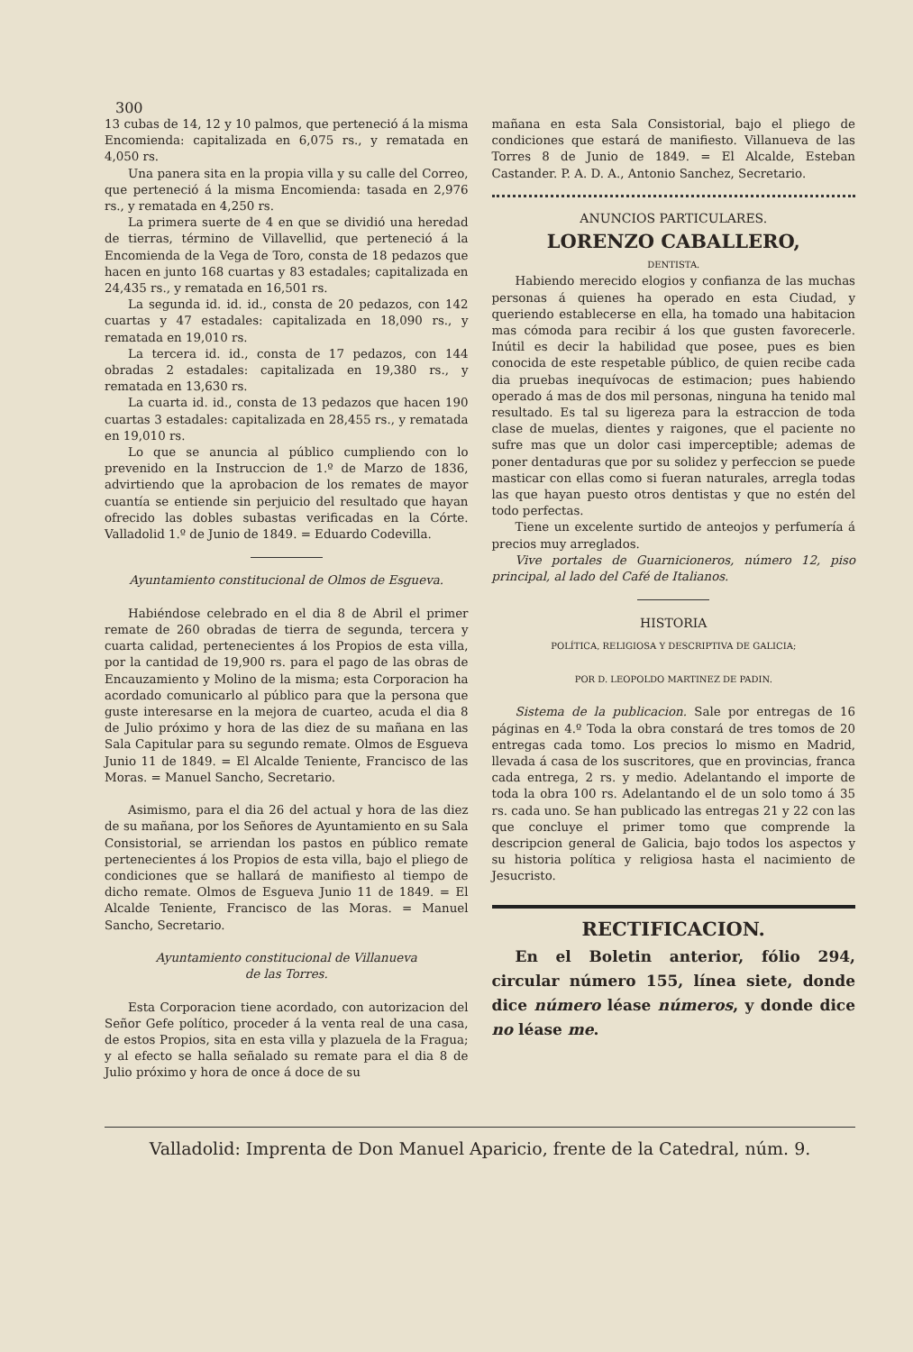300
13 cubas de 14, 12 y 10 palmos, que perteneció á la misma Encomienda: capitalizada en 6,075 rs., y rematada en 4,050 rs.
Una panera sita en la propia villa y su calle del Correo, que perteneció á la misma Encomienda: tasada en 2,976 rs., y rematada en 4,250 rs.
La primera suerte de 4 en que se dividió una heredad de tierras, término de Villavellid, que perteneció á la Encomienda de la Vega de Toro, consta de 18 pedazos que hacen en junto 168 cuartas y 83 estadales; capitalizada en 24,435 rs., y rematada en 16,501 rs.
La segunda id. id. id., consta de 20 pedazos, con 142 cuartas y 47 estadales: capitalizada en 18,090 rs., y rematada en 19,010 rs.
La tercera id. id., consta de 17 pedazos, con 144 obradas 2 estadales: capitalizada en 19,380 rs., y rematada en 13,630 rs.
La cuarta id. id., consta de 13 pedazos que hacen 190 cuartas 3 estadales: capitalizada en 28,455 rs., y rematada en 19,010 rs.
Lo que se anuncia al público cumpliendo con lo prevenido en la Instruccion de 1.º de Marzo de 1836, advirtiendo que la aprobacion de los remates de mayor cuantía se entiende sin perjuicio del resultado que hayan ofrecido las dobles subastas verificadas en la Córte. Valladolid 1.º de Junio de 1849. = Eduardo Codevilla.
Ayuntamiento constitucional de Olmos de Esgueva.
Habiéndose celebrado en el dia 8 de Abril el primer remate de 260 obradas de tierra de segunda, tercera y cuarta calidad, pertenecientes á los Propios de esta villa, por la cantidad de 19,900 rs. para el pago de las obras de Encauzamiento y Molino de la misma; esta Corporacion ha acordado comunicarlo al público para que la persona que guste interesarse en la mejora de cuarteo, acuda el dia 8 de Julio próximo y hora de las diez de su mañana en las Sala Capitular para su segundo remate. Olmos de Esgueva Junio 11 de 1849. = El Alcalde Teniente, Francisco de las Moras. = Manuel Sancho, Secretario.
Asimismo, para el dia 26 del actual y hora de las diez de su mañana, por los Señores de Ayuntamiento en su Sala Consistorial, se arriendan los pastos en público remate pertenecientes á los Propios de esta villa, bajo el pliego de condiciones que se hallará de manifiesto al tiempo de dicho remate. Olmos de Esgueva Junio 11 de 1849. = El Alcalde Teniente, Francisco de las Moras. = Manuel Sancho, Secretario.
Ayuntamiento constitucional de Villanueva
de las Torres.
Esta Corporacion tiene acordado, con autorizacion del Señor Gefe político, proceder á la venta real de una casa, de estos Propios, sita en esta villa y plazuela de la Fragua; y al efecto se halla señalado su remate para el dia 8 de Julio próximo y hora de once á doce de su
mañana en esta Sala Consistorial, bajo el pliego de condiciones que estará de manifiesto. Villanueva de las Torres 8 de Junio de 1849. = El Alcalde, Esteban Castander. P. A. D. A., Antonio Sanchez, Secretario.
ANUNCIOS PARTICULARES.
LORENZO CABALLERO,
DENTISTA.
Habiendo merecido elogios y confianza de las muchas personas á quienes ha operado en esta Ciudad, y queriendo establecerse en ella, ha tomado una habitacion mas cómoda para recibir á los que gusten favorecerle. Inútil es decir la habilidad que posee, pues es bien conocida de este respetable público, de quien recibe cada dia pruebas inequívocas de estimacion; pues habiendo operado á mas de dos mil personas, ninguna ha tenido mal resultado. Es tal su ligereza para la estraccion de toda clase de muelas, dientes y raigones, que el paciente no sufre mas que un dolor casi imperceptible; ademas de poner dentaduras que por su solidez y perfeccion se puede masticar con ellas como si fueran naturales, arregla todas las que hayan puesto otros dentistas y que no estén del todo perfectas.
Tiene un excelente surtido de anteojos y perfumería á precios muy arreglados.
Vive portales de Guarnicioneros, número 12, piso principal, al lado del Café de Italianos.
HISTORIA
POLÍTICA, RELIGIOSA Y DESCRIPTIVA DE GALICIA;
POR D. LEOPOLDO MARTINEZ DE PADIN.
Sistema de la publicacion. Sale por entregas de 16 páginas en 4.º Toda la obra constará de tres tomos de 20 entregas cada tomo. Los precios lo mismo en Madrid, llevada á casa de los suscritores, que en provincias, franca cada entrega, 2 rs. y medio. Adelantando el importe de toda la obra 100 rs. Adelantando el de un solo tomo á 35 rs. cada uno. Se han publicado las entregas 21 y 22 con las que concluye el primer tomo que comprende la descripcion general de Galicia, bajo todos los aspectos y su historia política y religiosa hasta el nacimiento de Jesucristo.
RECTIFICACION.
En el Boletin anterior, fólio 294, circular número 155, línea siete, donde dice número léase números, y donde dice no léase me.
Valladolid: Imprenta de Don Manuel Aparicio, frente de la Catedral, núm. 9.